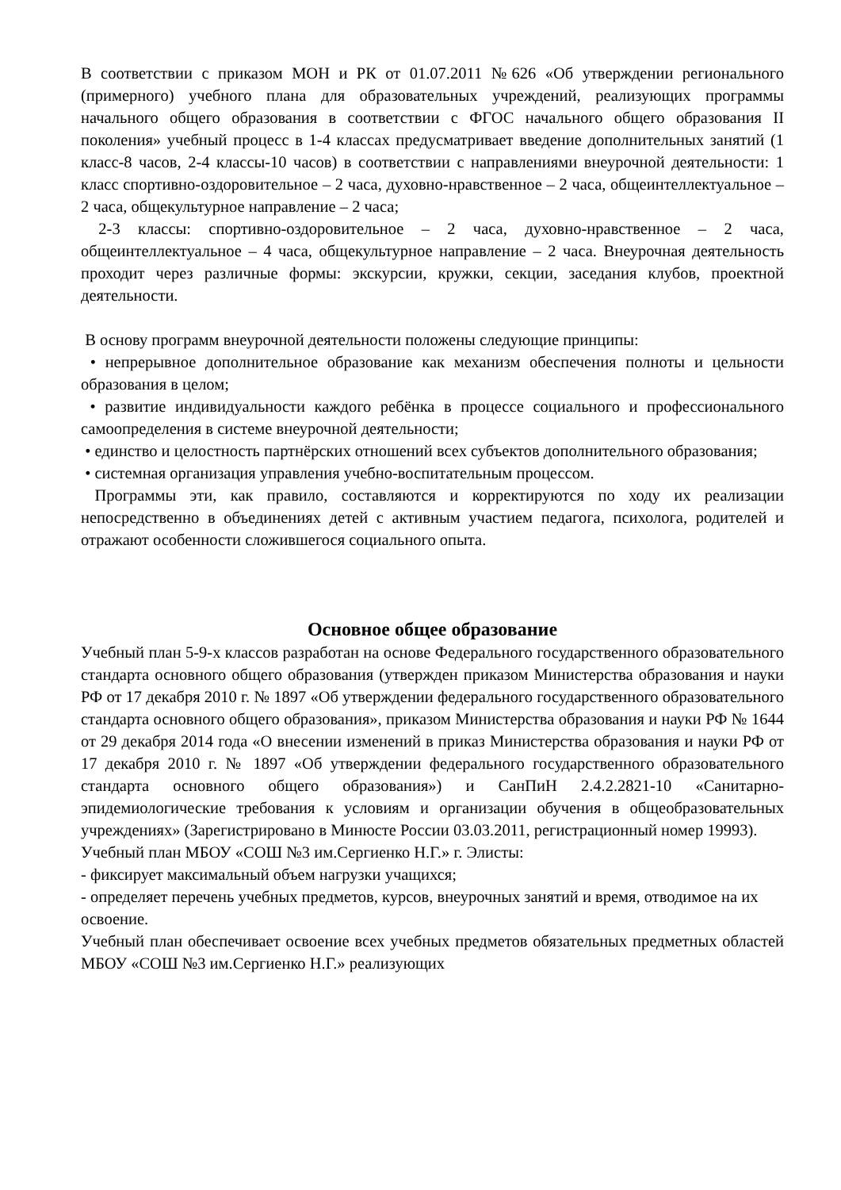В соответствии с приказом МОН и РК от 01.07.2011 №626 «Об утверждении регионального (примерного) учебного плана для образовательных учреждений, реализующих программы начального общего образования в соответствии с ФГОС начального общего образования II поколения» учебный процесс в 1-4 классах предусматривает введение дополнительных занятий (1 класс-8 часов, 2-4 классы-10 часов) в соответствии с направлениями внеурочной деятельности: 1 класс спортивно-оздоровительное – 2 часа, духовно-нравственное – 2 часа, общеинтеллектуальное – 2 часа, общекультурное направление – 2 часа;
2-3 классы: спортивно-оздоровительное – 2 часа, духовно-нравственное – 2 часа, общеинтеллектуальное – 4 часа, общекультурное направление – 2 часа. Внеурочная деятельность проходит через различные формы: экскурсии, кружки, секции, заседания клубов, проектной деятельности.
В основу программ внеурочной деятельности положены следующие принципы:
• непрерывное дополнительное образование как механизм обеспечения полноты и цельности образования в целом;
• развитие индивидуальности каждого ребёнка в процессе социального и профессионального самоопределения в системе внеурочной деятельности;
• единство и целостность партнёрских отношений всех субъектов дополнительного образования;
• системная организация управления учебно-воспитательным процессом.
Программы эти, как правило, составляются и корректируются по ходу их реализации непосредственно в объединениях детей с активным участием педагога, психолога, родителей и отражают особенности сложившегося социального опыта.
Основное общее образование
Учебный план 5-9-х классов разработан на основе Федерального государственного образовательного стандарта основного общего образования (утвержден приказом Министерства образования и науки РФ от 17 декабря 2010 г. № 1897 «Об утверждении федерального государственного образовательного стандарта основного общего образования», приказом Министерства образования и науки РФ № 1644 от 29 декабря 2014 года «О внесении изменений в приказ Министерства образования и науки РФ от 17 декабря 2010 г. № 1897 «Об утверждении федерального государственного образовательного стандарта основного общего образования») и СанПиН 2.4.2.2821-10 «Санитарно-эпидемиологические требования к условиям и организации обучения в общеобразовательных учреждениях» (Зарегистрировано в Минюсте России 03.03.2011, регистрационный номер 19993).
Учебный план МБОУ «СОШ №3 им.Сергиенко Н.Г.» г. Элисты:
- фиксирует максимальный объем нагрузки учащихся;
- определяет перечень учебных предметов, курсов, внеурочных занятий и время, отводимое на их освоение.
Учебный план обеспечивает освоение всех учебных предметов обязательных предметных областей МБОУ «СОШ №3 им.Сергиенко Н.Г.» реализующих